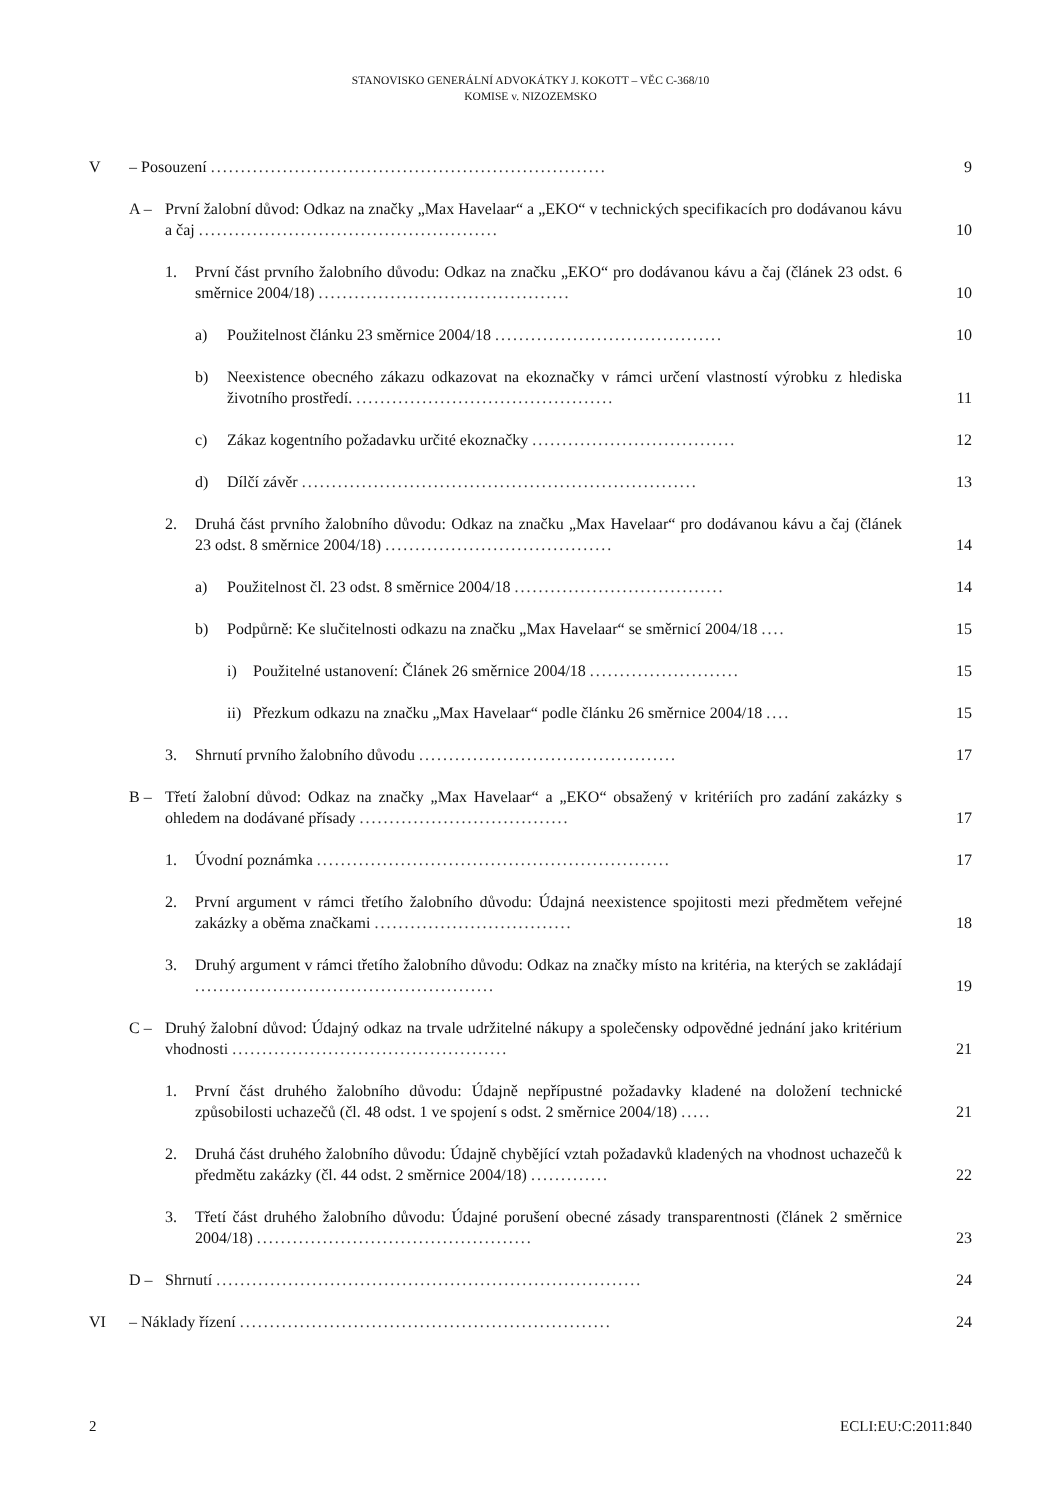STANOVISKO GENERÁLNÍ ADVOKÁTKY J. KOKOTT – VĚC C-368/10
KOMISE v. NIZOZEMSKO
V – Posouzení .................................................................. 9
A – První žalobní důvod: Odkaz na značky „Max Havelaar“ a „EKO“ v technických specifikacích pro dodávanou kávu a čaj .................................................. 10
1. První část prvního žalobního důvodu: Odkaz na značku „EKO“ pro dodávanou kávu a čaj (článek 23 odst. 6 směrnice 2004/18) .......................................... 10
a) Použitelnost článku 23 směrnice 2004/18 ...................................... 10
b) Neexistence obecného zákazu odkazovat na ekoznačky v rámci určení vlastností výrobku z hlediska životního prostředí. ........................................... 11
c) Zákaz kogentního požadavku určité ekoznačky .................................. 12
d) Dílčí závěr .................................................................. 13
2. Druhá část prvního žalobního důvodu: Odkaz na značku „Max Havelaar“ pro dodávanou kávu a čaj (článek 23 odst. 8 směrnice 2004/18) ...................................... 14
a) Použitelnost čl. 23 odst. 8 směrnice 2004/18 ................................... 14
b) Podpůrně: Ke slučitelnosti odkazu na značku „Max Havelaar“ se směrnicí 2004/18 .... 15
i) Použitelné ustanovení: Článek 26 směrnice 2004/18 ......................... 15
ii) Přezkum odkazu na značku „Max Havelaar“ podle článku 26 směrnice 2004/18 .... 15
3. Shrnutí prvního žalobního důvodu ........................................... 17
B – Třetí žalobní důvod: Odkaz na značky „Max Havelaar“ a „EKO“ obsažený v kritériích pro zadání zakázky s ohledem na dodávané přísady ................................... 17
1. Úvodní poznámka ........................................................... 17
2. První argument v rámci třetího žalobního důvodu: Údajná neexistence spojitosti mezi předmětem veřejné zakázky a oběma značkami ................................. 18
3. Druhý argument v rámci třetího žalobního důvodu: Odkaz na značky místo na kritéria, na kterých se zakládají .................................................. 19
C – Druhý žalobní důvod: Údajný odkaz na trvale udržitelné nákupy a společensky odpovědné jednání jako kritérium vhodnosti .............................................. 21
1. První část druhého žalobního důvodu: Údajně nepřípustné požadavky kladené na doložení technické způsobilosti uchazečů (čl. 48 odst. 1 ve spojení s odst. 2 směrnice 2004/18) ..... 21
2. Druhá část druhého žalobního důvodu: Údajně chybějící vztah požadavků kladených na vhodnost uchazečů k předmětu zakázky (čl. 44 odst. 2 směrnice 2004/18) ............. 22
3. Třetí část druhého žalobního důvodu: Údajné porušení obecné zásady transparentnosti (článek 2 směrnice 2004/18) .............................................. 23
D – Shrnutí ....................................................................... 24
VI – Náklady řízení .............................................................. 24
2 ECLI:EU:C:2011:840